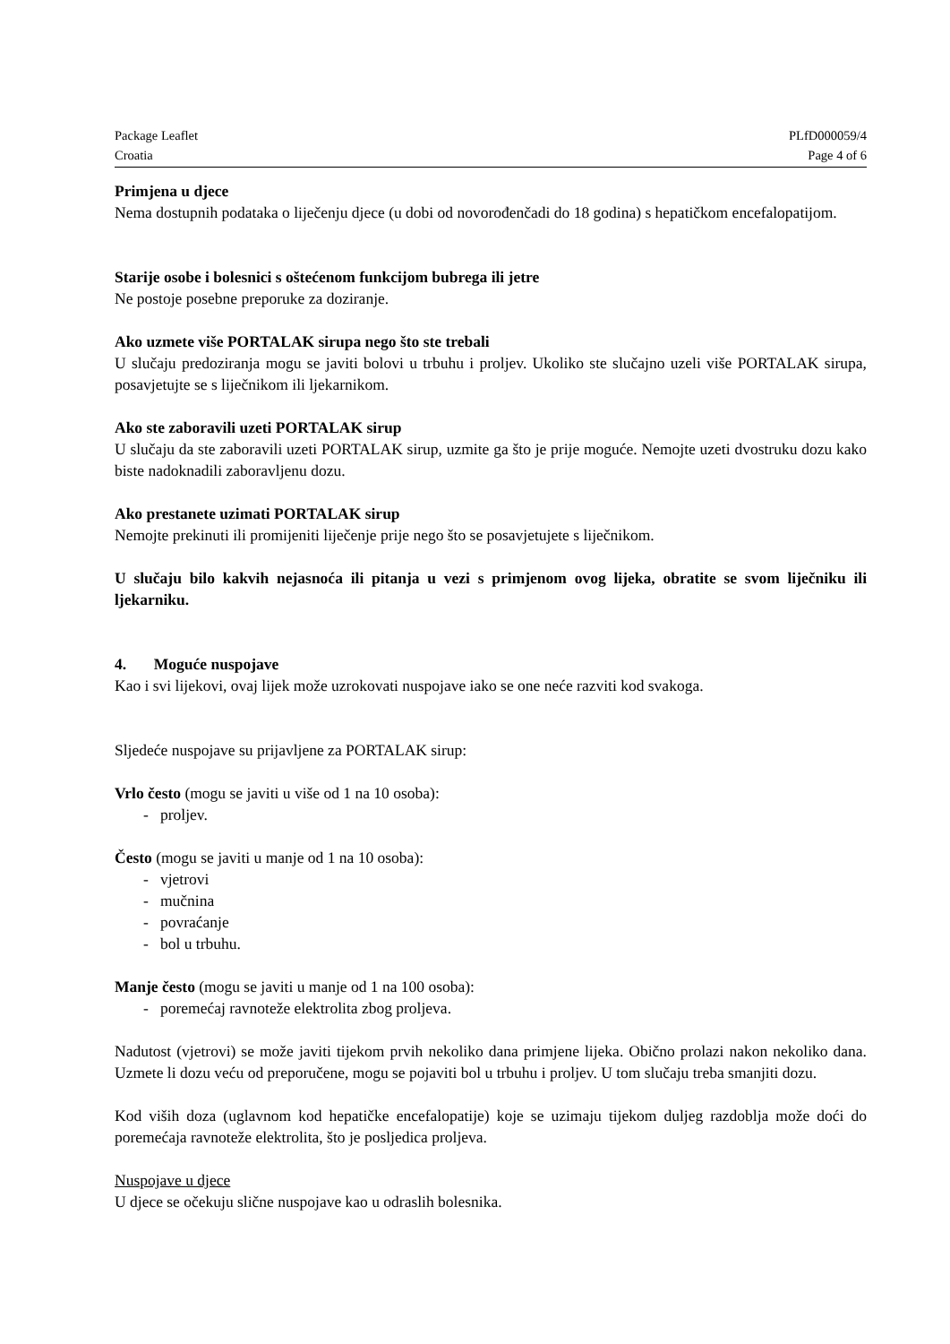Package Leaflet PLfD000059/4
Croatia Page 4 of 6
Primjena u djece
Nema dostupnih podataka o liječenju djece (u dobi od novorođenčadi do 18 godina) s hepatičkom encefalopatijom.
Starije osobe i bolesnici s oštećenom funkcijom bubrega ili jetre
Ne postoje posebne preporuke za doziranje.
Ako uzmete više PORTALAK sirupa nego što ste trebali
U slučaju predoziranja mogu se javiti bolovi u trbuhu i proljev. Ukoliko ste slučajno uzeli više PORTALAK sirupa, posavjetujte se s liječnikom ili ljekarnikom.
Ako ste zaboravili uzeti PORTALAK sirup
U slučaju da ste zaboravili uzeti PORTALAK sirup, uzmite ga što je prije moguće. Nemojte uzeti dvostruku dozu kako biste nadoknadili zaboravljenu dozu.
Ako prestanete uzimati PORTALAK sirup
Nemojte prekinuti ili promijeniti liječenje prije nego što se posavjetujete s liječnikom.
U slučaju bilo kakvih nejasnoća ili pitanja u vezi s primjenom ovog lijeka, obratite se svom liječniku ili ljekarniku.
4. Moguće nuspojave
Kao i svi lijekovi, ovaj lijek može uzrokovati nuspojave iako se one neće razviti kod svakoga.
Sljedeće nuspojave su prijavljene za PORTALAK sirup:
Vrlo često (mogu se javiti u više od 1 na 10 osoba):
- proljev.
Često (mogu se javiti u manje od 1 na 10 osoba):
- vjetrovi
- mučnina
- povraćanje
- bol u trbuhu.
Manje često (mogu se javiti u manje od 1 na 100 osoba):
- poremećaj ravnoteže elektrolita zbog proljeva.
Nadutost (vjetrovi) se može javiti tijekom prvih nekoliko dana primjene lijeka. Obično prolazi nakon nekoliko dana. Uzmete li dozu veću od preporučene, mogu se pojaviti bol u trbuhu i proljev. U tom slučaju treba smanjiti dozu.
Kod viših doza (uglavnom kod hepatičke encefalopatije) koje se uzimaju tijekom duljeg razdoblja može doći do poremećaja ravnoteže elektrolita, što je posljedica proljeva.
Nuspojave u djece
U djece se očekuju slične nuspojave kao u odraslih bolesnika.